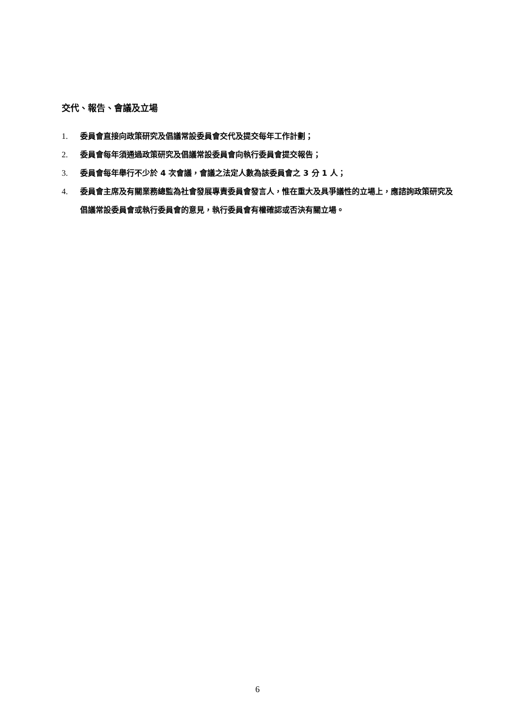交代、報告、會議及立場
1. 委員會直接向政策研究及倡議常設委員會交代及提交每年工作計劃；
2. 委員會每年須通過政策研究及倡議常設委員會向執行委員會提交報告；
3. 委員會每年舉行不少於 4 次會議，會議之法定人數為該委員會之 3 分 1 人；
4. 委員會主席及有關業務總監為社會發展專責委員會發言人，惟在重大及具爭議性的立場上，應諮詢政策研究及倡議常設委員會或執行委員會的意見，執行委員會有權確認或否決有關立場。
6